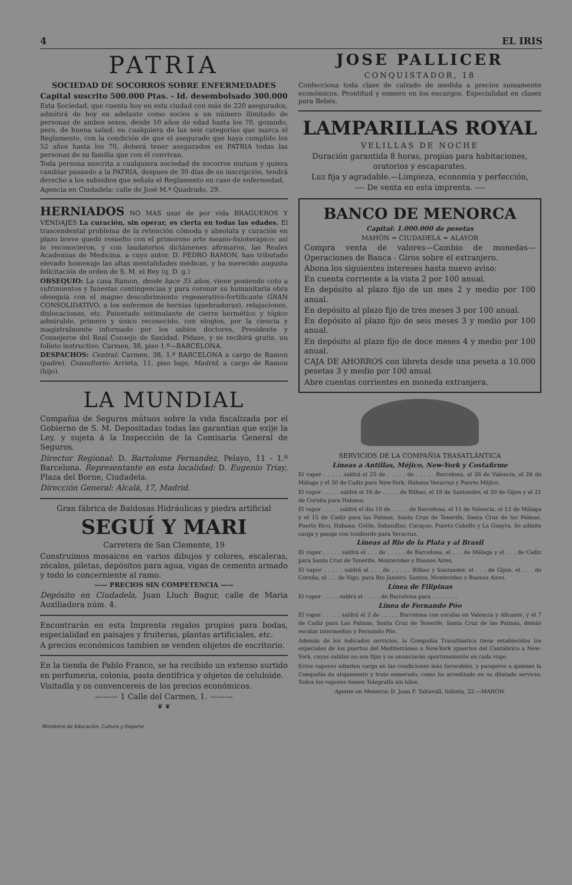4 EL IRIS
PATRIA
SOCIEDAD DE SOCORROS SOBRE ENFERMEDADES
Capital suscrito 500.000 Ptas. - Id. desembolsado 300.000
Esta Sociedad, que cuenta hoy en esta ciudad con más de 220 asegurados, admitirá de hoy en adelante como socios a un número ilimitado de personas de ambos sexos, desde 10 años de edad hasta los 70, gozando, pero, de buena salud; en cualquiera de las seis categorías que marca el Reglamento, con la condición de que el asegurado que haya cumplido los 52 años hasta los 70, deberá tener asegurados en PATRIA todas las personas de su familia que con él convivan.
Toda persona suscrita a cualquiera sociedad de socorros mutuos y quiera cambiar pasando a la PATRIA, despues de 30 días de su inscripción, tendrá derecho a los subsidios que señala el Reglamento en caso de enfermedad.
Agencia en Ciudadela: calle de José M.ª Quadrado, 29.
HERNIADOS NO MAS usar de por vida BRAGUEROS Y VENDAJES La curación, sin operar, es cierta en todas las edades. El trascendental problema de la retención cómoda y absoluta y curación en plazo breve quedó resuelto con el primoroso arte meano-fisioterápico; así lo reconocieron, y con laudatorios dictámenes afirmaron, las Reales Academias de Medicina, a cuyo autor, D. PEDRO RAMON, han tributado elevado homenaje las altas mentalidades médicas, y ha merecido augusta felicitación de orden de S. M. el Rey (q. D. g.)
OBSEQUIO: La casa Ramon, desde hace 35 años, viene poniendo coto a sufrimientos y funestas contingencias y para coronar su humanitaria obra obsequia con el magno descubrimiento regenerativo-fortificante GRAN CONSOLIDATIVO, a los enfermos de hernias (quebraduras), relajaciones, dislocaciones, etc. Patentado estimulante de cierre hermético y tópico admirable, primero y único reconocido, con elogios, por la ciencia y magistralmente informado por los sabios doctores, Presidente y Consejeros del Real Consejo de Sanidad. Pídase, y se recibirá gratis, un folleto instructivo. Carmen, 38, piso 1.º—BARCELONA.
DESPACHOS: Central: Carmen, 38, 1.º BARCELONA a cargo de Ramon (padre). Consultorio: Arrieta, 11, piso bajo, Madrid, a cargo de Ramon (hijo).
LA MUNDIAL
Compañia de Seguros mútuos sobre la vida fiscalizada por el Gobierno de S. M. Depositadas todas las garantias que exije la Ley, y sujeta á la Inspección de la Comisaria General de Seguros.
Director Regional: D. Bartolome Fernandez, Pelayo, 11 - 1.º Barcelona. Representante en esta localidad: D. Eugenio Triay, Plaza del Borne, Ciudadela.
Dirección General: Alcalá, 17, Madrid.
Gran fábrica de Baldosas Hidráulicas y piedra artificial
SEGUÍ Y MARI
Carretera de San Clemente, 19
Construimos mosaicos en varios dibujos y colores, escaleras, zócalos, piletas, depósitos para agua, vigas de cemento armado y todo lo concerniente al ramo.
—— PRECIOS SIN COMPETENCIA ——
Depósito en Ciudadela, Juan Lluch Bagur, calle de Maria Auxiliadora núm. 4.
Encontrarán en esta Imprenta regalos propios para bodas, especialidad en paisajes y fruiteras, plantas artificiales, etc.
A precios económicos tambien se venden objetos de escritorio.
En la tienda de Pablo Franco, se ha recibido un extenso surtido en perfumeria, colonia, pasta dentífrica y objetos de celuloide.
Visitadla y os convencereis de los precios económicos.
——— 1 Calle del Carmen, 1. ———
❦ ❦
JOSE PALLICER
CONQUISTADOR, 18
Confecciona toda clase de calzado de medida a precios sumamente económicos. Prontitud y esmero en los encargos. Especialidad en clases para Bebés.
LAMPARILLAS ROYAL
VELILLAS DE NOCHE
Duración garantida 8 horas, propias para habitaciones, oratorios y escaparates.
Luz fija y agradable.—Limpieza, economia y perfección,
---- De venta en esta imprenta. ----
BANCO DE MENORCA
Capital: 1.000.000 de pesetas
MAHÓN = CIUDADELA = ALAYOR
Compra venta de valores—Cambio de monedas—Operaciones de Banca - Giros sobre el extranjero.
Abona los siguientes intereses hasta nuevo aviso:
En cuenta corriente a la vista 2 por 100 anual.
En depósito al plazo fijo de un mes 2 y medio por 100 anual.
En depósito al plazo fijo de tres meses 3 por 100 anual.
En depósito al plazo fijo de seis meses 3 y medio por 100 anual.
En depósito al plazo fijo de doce meses 4 y medio por 100 anual.
CAJA DE AHORROS con libreta desde una peseta a 10.000 pesetas 3 y medio por 100 anual.
Abre cuentas corrientes en moneda extranjera.
SERVICIOS DE LA COMPAÑIA TRASATLÁNTICA
Líneas a Antillas, Méjico, New-York y Costafirme
El vapor . . . . . saldrá el 25 de . . . . . de . . . . . Barcelona, el 26 de Valencia, el 28 de Málaga y el 30 de Cadiz para New-York, Habana Veracruz y Puerto Méjico.
El vapor . . . . . saldrá el 16 de . . . . . de Bilbao, el 19 de Santander, el 20 de Gijon y el 21 de Coruña para Habana.
El vapor . . . . . saldrá el día 10 de . . . . . de Barcelona, el 11 de Valencia, el 13 de Málaga y el 15 de Cadiz para las Palmas, Santa Cruz de Tenerife, Santa Cruz de las Palmas, Puerto Rico, Habana, Colón, Sabanillas, Curaçao, Puerto Cabello y La Guayra. Se admite carga y pasaje con trasbordo para Veracruz.
Líneas al Rio de la Plata y al Brasil
El vapor . . . . . saldrá el . . . de . . . . . de Barcelona, el . . . de Málaga y el . . . de Cadiz para Santa Cruz de Tenerife, Montevideo y Buenos Aires.
El vapor . . . . . saldrá el . . . de . . . . . Bilbao y Santander, el . . . de Gijón, el . . . de Coruña, el . . . de Vigo, para Rio Janeiro, Santos, Montevideo y Buenos Aires.
Línea de Filipinas
El vapor . . . . . saldrá el . . . . . de Barcelona para . . . . . . . .
Línea de Fernando Póo
El vapor . . . . . saldrá el 2 de . . . . . Barcelona con escalas en Valencia y Alicante, y el 7 de Cadiz para Las Palmas, Santa Cruz de Tenerife, Santa Cruz de las Palmas, demás escalas intermedias y Fernando Póo.
Además de los indicados servicios, la Compañia Trasatlántica tiene establecidos los especiales de los puertos del Mediterráneo a New-York ypuertos del Cantábrico a New-York, cuyas salidas no son fijas y se anunciarán oportunamente en cada viaje.
Estos vapores admiten carga en las condiciones más favorables, y pasajeros a quienes la Compañía da alojamiento y trato esmerado, como ha acreditado en su dilatado servicio. Todos los vapores tienen Telegrafía sin hilos.
Agente en Menorca: D. Juan F. Taltavull, Infanta, 22.—MAHÓN.
Ministerio de Educación, Cultura y Deporte